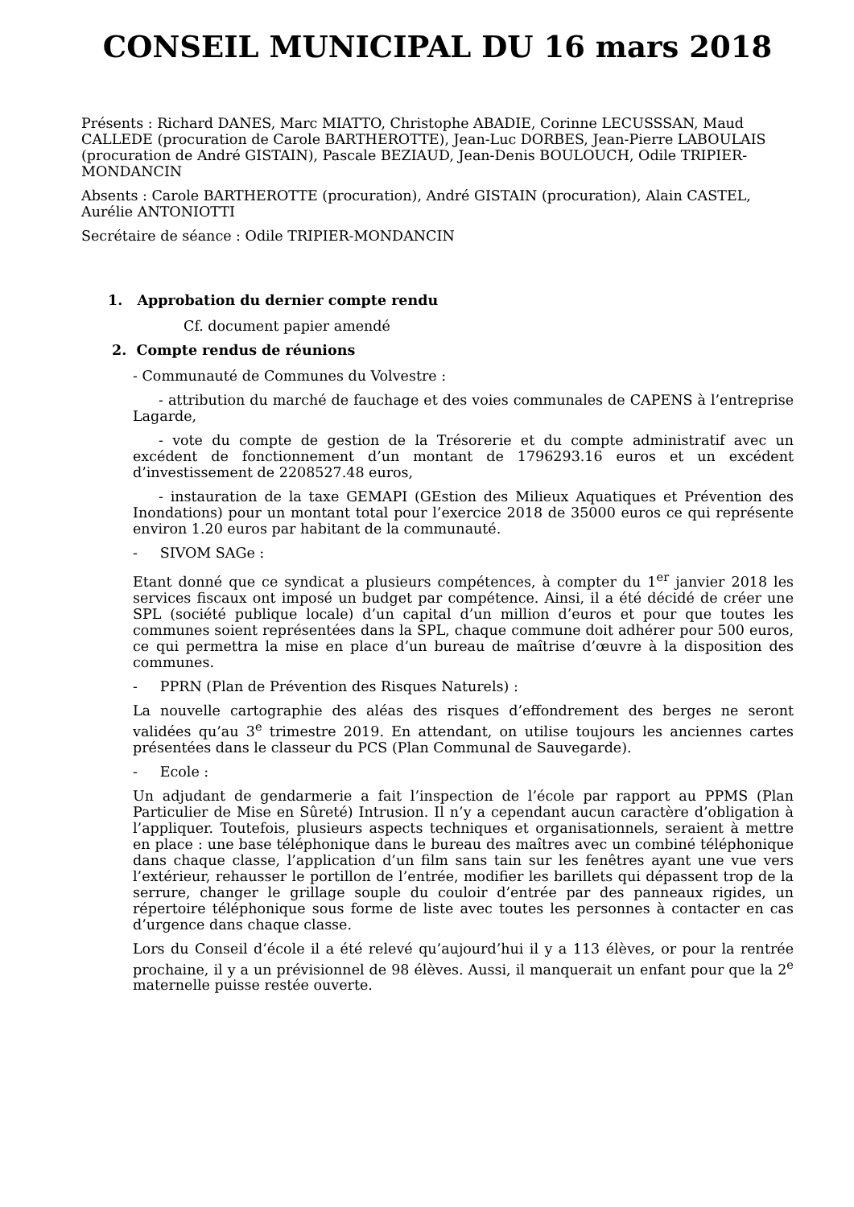CONSEIL MUNICIPAL DU 16 mars 2018
Présents : Richard DANES, Marc MIATTO, Christophe ABADIE, Corinne LECUSSSAN, Maud CALLEDE (procuration de Carole BARTHEROTTE), Jean-Luc DORBES, Jean-Pierre LABOULAIS (procuration de André GISTAIN), Pascale BEZIAUD, Jean-Denis BOULOUCH, Odile TRIPIER-MONDANCIN
Absents : Carole BARTHEROTTE (procuration), André GISTAIN (procuration), Alain CASTEL, Aurélie ANTONIOTTI
Secrétaire de séance : Odile TRIPIER-MONDANCIN
1. Approbation du dernier compte rendu
Cf. document papier amendé
2. Compte rendus de réunions
- Communauté de Communes du Volvestre :
- attribution du marché de fauchage et des voies communales de CAPENS à l’entreprise Lagarde,
- vote du compte de gestion de la Trésorerie et du compte administratif avec un excédent de fonctionnement d’un montant de 1796293.16 euros et un excédent d’investissement de 2208527.48 euros,
- instauration de la taxe GEMAPI (GEstion des Milieux Aquatiques et Prévention des Inondations) pour un montant total pour l’exercice 2018 de 35000 euros ce qui représente environ 1.20 euros par habitant de la communauté.
- SIVOM SAGe :
Etant donné que ce syndicat a plusieurs compétences, à compter du 1<sup>er</sup> janvier 2018 les services fiscaux ont imposé un budget par compétence. Ainsi, il a été décidé de créer une SPL (société publique locale) d’un capital d’un million d’euros et pour que toutes les communes soient représentées dans la SPL, chaque commune doit adhérer pour 500 euros, ce qui permettra la mise en place d’un bureau de maîtrise d’œuvre à la disposition des communes.
- PPRN (Plan de Prévention des Risques Naturels) :
La nouvelle cartographie des aléas des risques d’effondrement des berges ne seront validées qu’au 3<sup>e</sup> trimestre 2019. En attendant, on utilise toujours les anciennes cartes présentées dans le classeur du PCS (Plan Communal de Sauvegarde).
- Ecole :
Un adjudant de gendarmerie a fait l’inspection de l’école par rapport au PPMS (Plan Particulier de Mise en Sûreté) Intrusion. Il n’y a cependant aucun caractère d’obligation à l’appliquer. Toutefois, plusieurs aspects techniques et organisationnels, seraient à mettre en place : une base téléphonique dans le bureau des maîtres avec un combiné téléphonique dans chaque classe, l’application d’un film sans tain sur les fenêtres ayant une vue vers l’extérieur, rehausser le portillon de l’entrée, modifier les barillets qui dépassent trop de la serrure, changer le grillage souple du couloir d’entrée par des panneaux rigides, un répertoire téléphonique sous forme de liste avec toutes les personnes à contacter en cas d’urgence dans chaque classe.
Lors du Conseil d’école il a été relevé qu’aujourd’hui il y a 113 élèves, or pour la rentrée prochaine, il y a un prévisionnel de 98 élèves. Aussi, il manquerait un enfant pour que la 2<sup>e</sup> maternelle puisse restée ouverte.